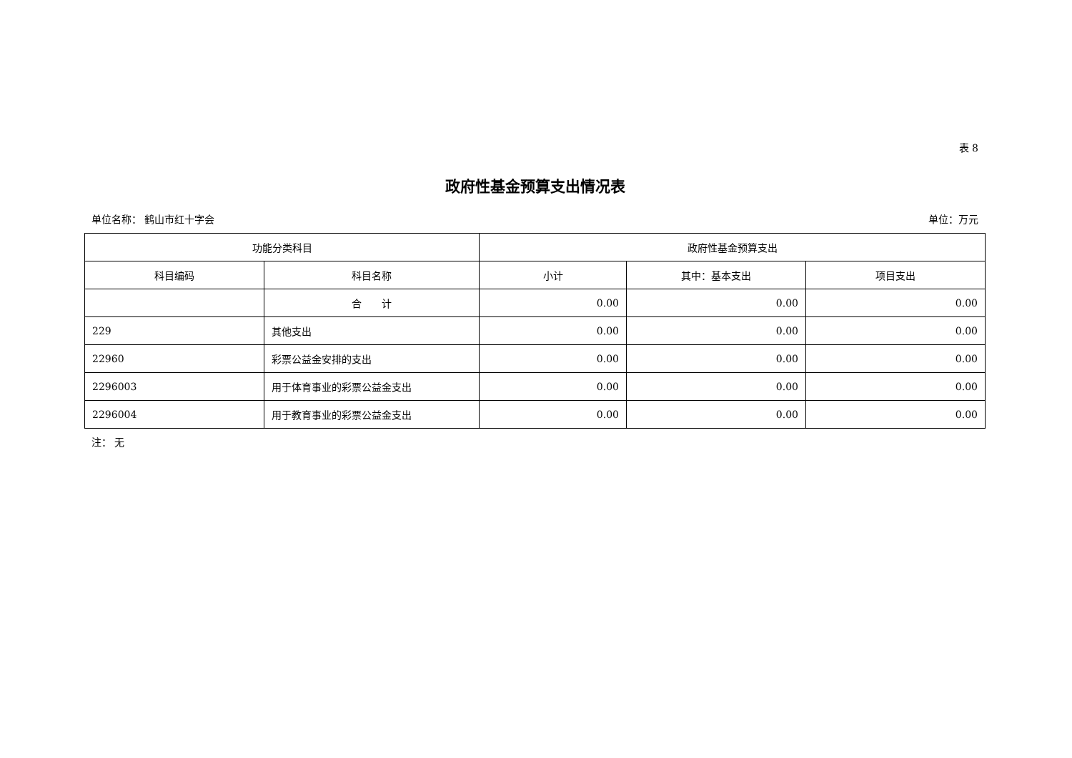表 8
政府性基金预算支出情况表
单位名称： 鹤山市红十字会 单位：万元
| 功能分类科目 | | 政府性基金预算支出 | | |
| --- | --- | --- | --- | --- |
| 科目编码 | 科目名称 | 小计 | 其中：基本支出 | 项目支出 |
| | 合 计 | 0.00 | 0.00 | 0.00 |
| 229 | 其他支出 | 0.00 | 0.00 | 0.00 |
| 22960 | 彩票公益金安排的支出 | 0.00 | 0.00 | 0.00 |
| 2296003 | 用于体育事业的彩票公益金支出 | 0.00 | 0.00 | 0.00 |
| 2296004 | 用于教育事业的彩票公益金支出 | 0.00 | 0.00 | 0.00 |
注： 无